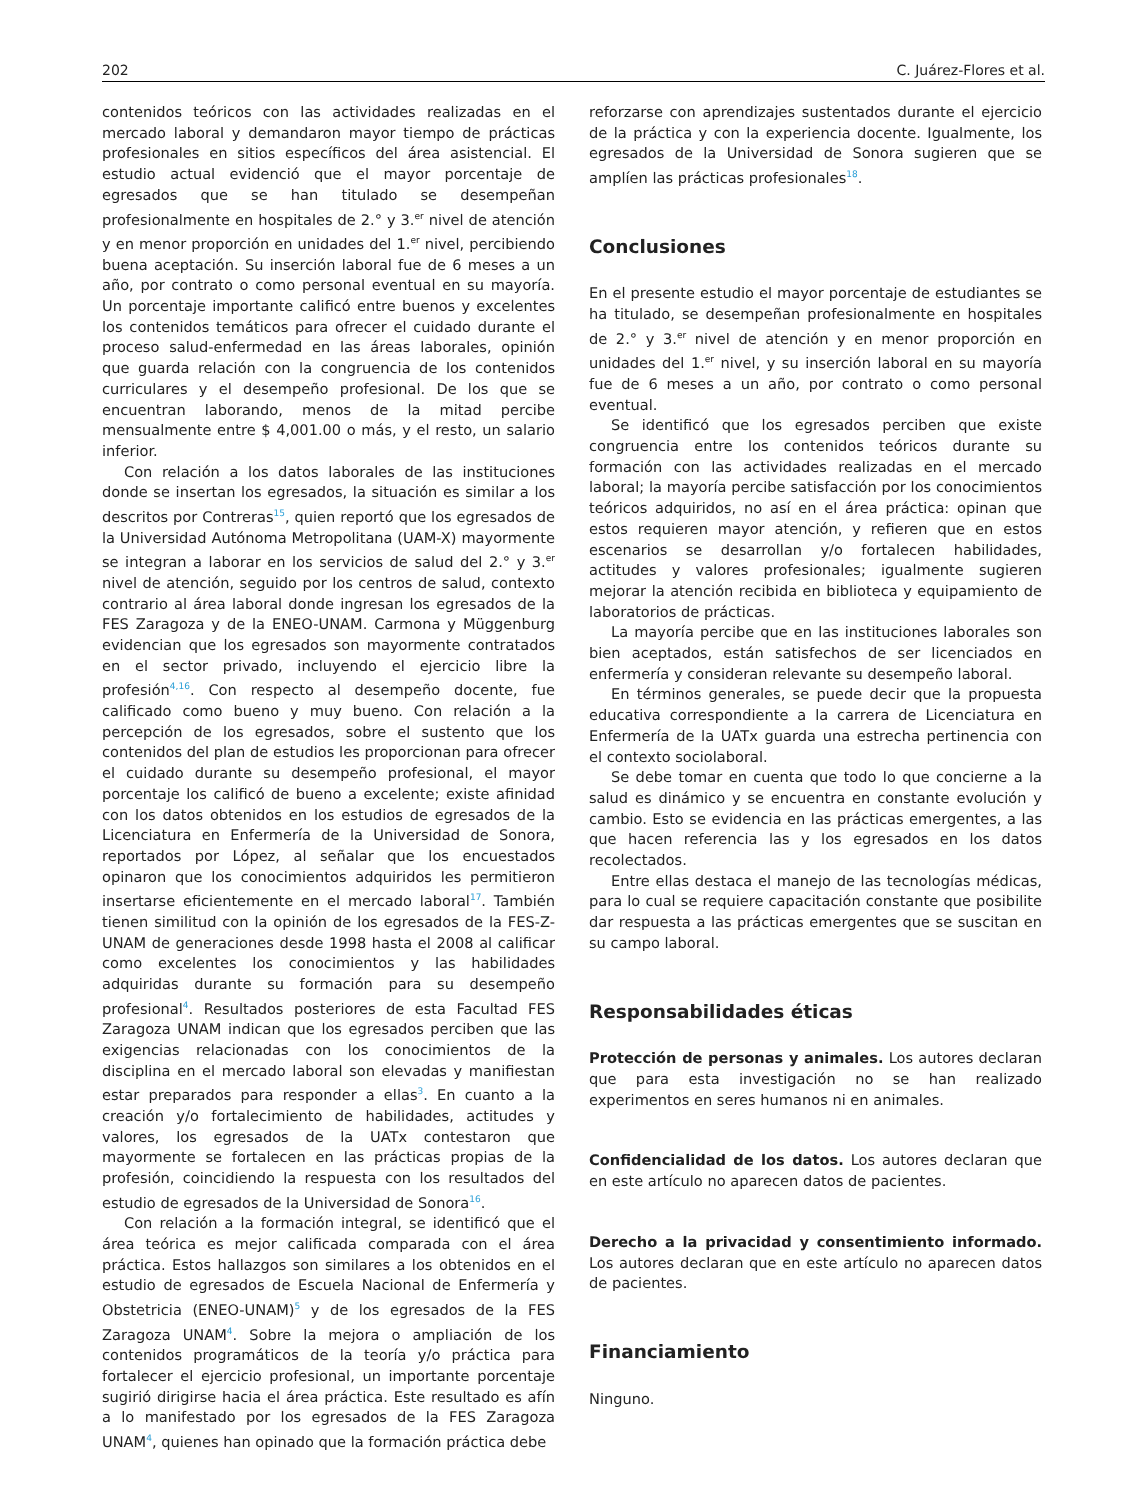202 C. Juárez-Flores et al.
contenidos teóricos con las actividades realizadas en el mercado laboral y demandaron mayor tiempo de prácticas profesionales en sitios específicos del área asistencial. El estudio actual evidenció que el mayor porcentaje de egresados que se han titulado se desempeñan profesionalmente en hospitales de 2.° y 3.<sup>er</sup> nivel de atención y en menor proporción en unidades del 1.<sup>er</sup> nivel, percibiendo buena aceptación. Su inserción laboral fue de 6 meses a un año, por contrato o como personal eventual en su mayoría. Un porcentaje importante calificó entre buenos y excelentes los contenidos temáticos para ofrecer el cuidado durante el proceso salud-enfermedad en las áreas laborales, opinión que guarda relación con la congruencia de los contenidos curriculares y el desempeño profesional. De los que se encuentran laborando, menos de la mitad percibe mensualmente entre $ 4,001.00 o más, y el resto, un salario inferior.
Con relación a los datos laborales de las instituciones donde se insertan los egresados, la situación es similar a los descritos por Contreras<sup>15</sup>, quien reportó que los egresados de la Universidad Autónoma Metropolitana (UAM-X) mayormente se integran a laborar en los servicios de salud del 2.° y 3.<sup>er</sup> nivel de atención, seguido por los centros de salud, contexto contrario al área laboral donde ingresan los egresados de la FES Zaragoza y de la ENEO-UNAM. Carmona y Müggenburg evidencian que los egresados son mayormente contratados en el sector privado, incluyendo el ejercicio libre la profesión<sup>4,16</sup>. Con respecto al desempeño docente, fue calificado como bueno y muy bueno. Con relación a la percepción de los egresados, sobre el sustento que los contenidos del plan de estudios les proporcionan para ofrecer el cuidado durante su desempeño profesional, el mayor porcentaje los calificó de bueno a excelente; existe afinidad con los datos obtenidos en los estudios de egresados de la Licenciatura en Enfermería de la Universidad de Sonora, reportados por López, al señalar que los encuestados opinaron que los conocimientos adquiridos les permitieron insertarse eficientemente en el mercado laboral<sup>17</sup>. También tienen similitud con la opinión de los egresados de la FES-Z-UNAM de generaciones desde 1998 hasta el 2008 al calificar como excelentes los conocimientos y las habilidades adquiridas durante su formación para su desempeño profesional<sup>4</sup>. Resultados posteriores de esta Facultad FES Zaragoza UNAM indican que los egresados perciben que las exigencias relacionadas con los conocimientos de la disciplina en el mercado laboral son elevadas y manifiestan estar preparados para responder a ellas<sup>3</sup>. En cuanto a la creación y/o fortalecimiento de habilidades, actitudes y valores, los egresados de la UATx contestaron que mayormente se fortalecen en las prácticas propias de la profesión, coincidiendo la respuesta con los resultados del estudio de egresados de la Universidad de Sonora<sup>16</sup>.
Con relación a la formación integral, se identificó que el área teórica es mejor calificada comparada con el área práctica. Estos hallazgos son similares a los obtenidos en el estudio de egresados de Escuela Nacional de Enfermería y Obstetricia (ENEO-UNAM)<sup>5</sup> y de los egresados de la FES Zaragoza UNAM<sup>4</sup>. Sobre la mejora o ampliación de los contenidos programáticos de la teoría y/o práctica para fortalecer el ejercicio profesional, un importante porcentaje sugirió dirigirse hacia el área práctica. Este resultado es afín a lo manifestado por los egresados de la FES Zaragoza UNAM<sup>4</sup>, quienes han opinado que la formación práctica debe
reforzarse con aprendizajes sustentados durante el ejercicio de la práctica y con la experiencia docente. Igualmente, los egresados de la Universidad de Sonora sugieren que se amplíen las prácticas profesionales<sup>18</sup>.
Conclusiones
En el presente estudio el mayor porcentaje de estudiantes se ha titulado, se desempeñan profesionalmente en hospitales de 2.° y 3.<sup>er</sup> nivel de atención y en menor proporción en unidades del 1.<sup>er</sup> nivel, y su inserción laboral en su mayoría fue de 6 meses a un año, por contrato o como personal eventual.
Se identificó que los egresados perciben que existe congruencia entre los contenidos teóricos durante su formación con las actividades realizadas en el mercado laboral; la mayoría percibe satisfacción por los conocimientos teóricos adquiridos, no así en el área práctica: opinan que estos requieren mayor atención, y refieren que en estos escenarios se desarrollan y/o fortalecen habilidades, actitudes y valores profesionales; igualmente sugieren mejorar la atención recibida en biblioteca y equipamiento de laboratorios de prácticas.
La mayoría percibe que en las instituciones laborales son bien aceptados, están satisfechos de ser licenciados en enfermería y consideran relevante su desempeño laboral.
En términos generales, se puede decir que la propuesta educativa correspondiente a la carrera de Licenciatura en Enfermería de la UATx guarda una estrecha pertinencia con el contexto sociolaboral.
Se debe tomar en cuenta que todo lo que concierne a la salud es dinámico y se encuentra en constante evolución y cambio. Esto se evidencia en las prácticas emergentes, a las que hacen referencia las y los egresados en los datos recolectados.
Entre ellas destaca el manejo de las tecnologías médicas, para lo cual se requiere capacitación constante que posibilite dar respuesta a las prácticas emergentes que se suscitan en su campo laboral.
Responsabilidades éticas
Protección de personas y animales. Los autores declaran que para esta investigación no se han realizado experimentos en seres humanos ni en animales.
Confidencialidad de los datos. Los autores declaran que en este artículo no aparecen datos de pacientes.
Derecho a la privacidad y consentimiento informado. Los autores declaran que en este artículo no aparecen datos de pacientes.
Financiamiento
Ninguno.